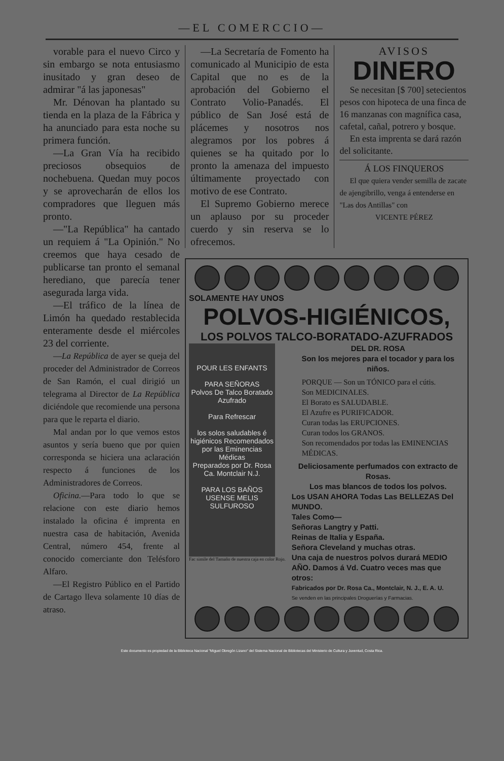—EL COMERCCIO—
vorable para el nuevo Circo y sin embargo se nota entusiasmo inusitado y gran deseo de admirar "á las japonesas"
Mr. Dénovan ha plantado su tienda en la plaza de la Fábrica y ha anunciado para esta noche su primera función.
—La Gran Vía ha recibido preciosos obsequios de nochebuena. Quedan muy pocos y se aprovecharán de ellos los compradores que lleguen más pronto.
—"La República" ha cantado un requiem á "La Opinión." No creemos que haya cesado de publicarse tan pronto el semanal herediano, que parecía tener asegurada larga vida.
—El tráfico de la línea de Limón ha quedado restablecida enteramente desde el miércoles 23 del corriente.
—La República de ayer se queja del proceder del Administrador de Correos de San Ramón, el cual dirigió un telegrama al Director de La República diciéndole que recomiende una persona para que le reparta el diario.
Mal andan por lo que vemos estos asuntos y sería bueno que por quien corresponda se hiciera una aclaración respecto á funciones de los Administradores de Correos.
Oficina.—Para todo lo que se relacione con este diario hemos instalado la oficina é imprenta en nuestra casa de habitación, Avenida Central, número 454, frente al conocido comerciante don Telésforo Alfaro.
—El Registro Público en el Partido de Cartago lleva solamente 10 días de atraso.
—La Secretaría de Fomento ha comunicado al Municipio de esta Capital que no es de la aprobación del Gobierno el Contrato Volio-Panadés. El público de San José está de plácemes y nosotros nos alegramos por los pobres á quienes se ha quitado por lo pronto la amenaza del impuesto últimamente proyectado con motivo de ese Contrato.
El Supremo Gobierno merece un aplauso por su proceder cuerdo y sin reserva se lo ofrecemos.
AVISOS
DINERO
Se necesitan [$ 700] setecientos pesos con hipoteca de una finca de 16 manzanas con magnífica casa, cafetal, cañal, potrero y bosque.
En esta imprenta se dará razón del solicitante.
Á LOS FINQUEROS
El que quiera vender semilla de zacate de ajengibrillo, venga á entenderse en "Las dos Antillas" con
VICENTE PÉREZ
SOLAMENTE HAY UNOS
POLVOS-HIGIÉNICOS,
LOS POLVOS TALCO-BORATADO-AZUFRADOS
POUR LES ENFANTS
PARA SEÑORAS
Polvos De Talco Boratado Azufrado
Para Refrescar
los solos saludables é higiénicos Recomendados por las Eminencias Médicas
Preparados por Dr. Rosa Ca. Montclair N.J.
PARA LOS BAÑOS USENSE MELIS SULFUROSO
Fac simile del Tamaño de nuestra caja en color Rojo.
DEL DR. ROSA
Son los mejores para el tocador y para los niños.
PORQUE — Son un TÓNICO para el cútis.
Son MEDICINALES.
El Borato es SALUDABLE.
El Azufre es PURIFICADOR.
Curan todas las ERUPCIONES.
Curan todos los GRANOS.
Son recomendados por todas las EMINENCIAS MÉDICAS.
Deliciosamente perfumados con extracto de Rosas.
Los mas blancos de todos los polvos.
Los USAN AHORA Todas Las BELLEZAS Del MUNDO.
Tales Como—
Señoras Langtry y Patti.
Reinas de Italia y España.
Señora Cleveland y muchas otras.
Una caja de nuestros polvos durará MEDIO AÑO. Damos á Vd. Cuatro veces mas que otros:
Fabricados por Dr. Rosa Ca., Montclair, N. J., E. A. U.
Se venden en las principales Droguerías y Farmacias.
Este documento es propiedad de la Biblioteca Nacional "Miguel Obregón Lizano" del Sistema Nacional de Bibliotecas del Ministerio de Cultura y Juventud, Costa Rica.